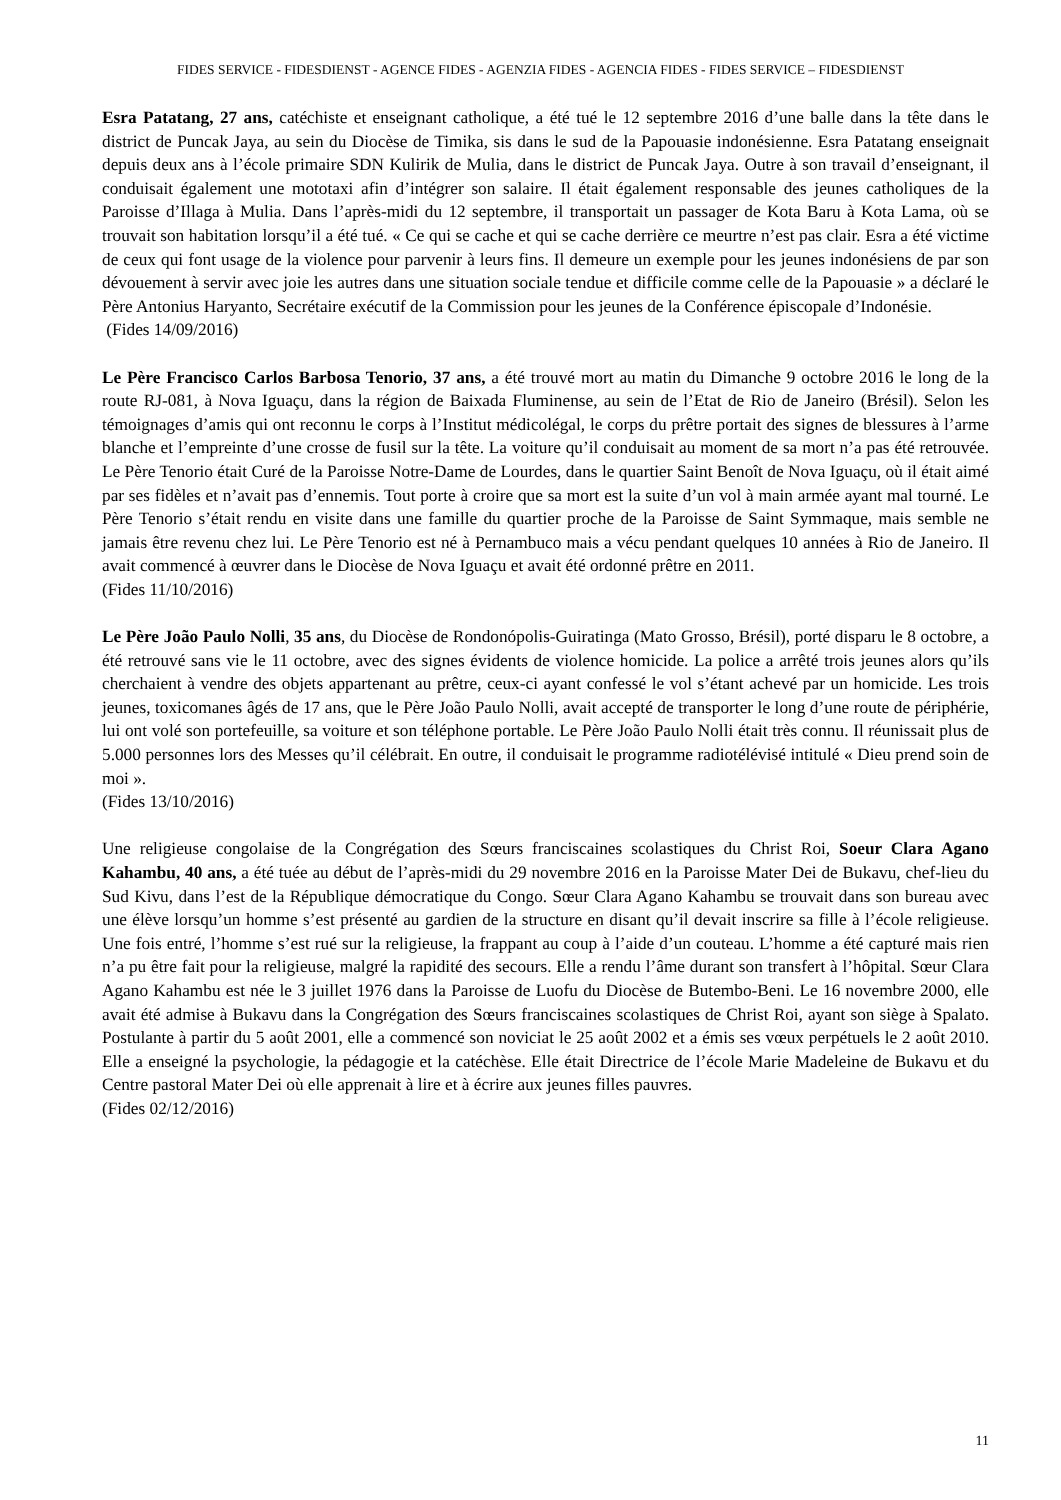FIDES SERVICE - FIDESDIENST - AGENCE FIDES - AGENZIA FIDES - AGENCIA FIDES - FIDES SERVICE – FIDESDIENST
Esra Patatang, 27 ans, catéchiste et enseignant catholique, a été tué le 12 septembre 2016 d’une balle dans la tête dans le district de Puncak Jaya, au sein du Diocèse de Timika, sis dans le sud de la Papouasie indonésienne. Esra Patatang enseignait depuis deux ans à l’école primaire SDN Kulirik de Mulia, dans le district de Puncak Jaya. Outre à son travail d’enseignant, il conduisait également une mototaxi afin d’intégrer son salaire. Il était également responsable des jeunes catholiques de la Paroisse d’Illaga à Mulia. Dans l’après-midi du 12 septembre, il transportait un passager de Kota Baru à Kota Lama, où se trouvait son habitation lorsqu’il a été tué. « Ce qui se cache et qui se cache derrière ce meurtre n’est pas clair. Esra a été victime de ceux qui font usage de la violence pour parvenir à leurs fins. Il demeure un exemple pour les jeunes indonésiens de par son dévouement à servir avec joie les autres dans une situation sociale tendue et difficile comme celle de la Papouasie » a déclaré le Père Antonius Haryanto, Secrétaire exécutif de la Commission pour les jeunes de la Conférence épiscopale d’Indonésie.
(Fides 14/09/2016)
Le Père Francisco Carlos Barbosa Tenorio, 37 ans, a été trouvé mort au matin du Dimanche 9 octobre 2016 le long de la route RJ-081, à Nova Iguaçu, dans la région de Baixada Fluminense, au sein de l’Etat de Rio de Janeiro (Brésil). Selon les témoignages d’amis qui ont reconnu le corps à l’Institut médicolégal, le corps du prêtre portait des signes de blessures à l’arme blanche et l’empreinte d’une crosse de fusil sur la tête. La voiture qu’il conduisait au moment de sa mort n’a pas été retrouvée. Le Père Tenorio était Curé de la Paroisse Notre-Dame de Lourdes, dans le quartier Saint Benoît de Nova Iguaçu, où il était aimé par ses fidèles et n’avait pas d’ennemis. Tout porte à croire que sa mort est la suite d’un vol à main armée ayant mal tourné. Le Père Tenorio s’était rendu en visite dans une famille du quartier proche de la Paroisse de Saint Symmaque, mais semble ne jamais être revenu chez lui. Le Père Tenorio est né à Pernambuco mais a vécu pendant quelques 10 années à Rio de Janeiro. Il avait commencé à œuvrer dans le Diocèse de Nova Iguaçu et avait été ordonné prêtre en 2011.
(Fides 11/10/2016)
Le Père João Paulo Nolli, 35 ans, du Diocèse de Rondonópolis-Guiratinga (Mato Grosso, Brésil), porté disparu le 8 octobre, a été retrouvé sans vie le 11 octobre, avec des signes évidents de violence homicide. La police a arrêté trois jeunes alors qu’ils cherchaient à vendre des objets appartenant au prêtre, ceux-ci ayant confessé le vol s’étant achevé par un homicide. Les trois jeunes, toxicomanes âgés de 17 ans, que le Père João Paulo Nolli, avait accepté de transporter le long d’une route de périphérie, lui ont volé son portefeuille, sa voiture et son téléphone portable. Le Père João Paulo Nolli était très connu. Il réunissait plus de 5.000 personnes lors des Messes qu’il célébrait. En outre, il conduisait le programme radiotélévisé intitulé « Dieu prend soin de moi ».
(Fides 13/10/2016)
Une religieuse congolaise de la Congrégation des Sœurs franciscaines scolastiques du Christ Roi, Soeur Clara Agano Kahambu, 40 ans, a été tuée au début de l’après-midi du 29 novembre 2016 en la Paroisse Mater Dei de Bukavu, chef-lieu du Sud Kivu, dans l’est de la République démocratique du Congo. Sœur Clara Agano Kahambu se trouvait dans son bureau avec une élève lorsqu’un homme s’est présenté au gardien de la structure en disant qu’il devait inscrire sa fille à l’école religieuse. Une fois entré, l’homme s’est rué sur la religieuse, la frappant au coup à l’aide d’un couteau. L’homme a été capturé mais rien n’a pu être fait pour la religieuse, malgré la rapidité des secours. Elle a rendu l’âme durant son transfert à l’hôpital. Sœur Clara Agano Kahambu est née le 3 juillet 1976 dans la Paroisse de Luofu du Diocèse de Butembo-Beni. Le 16 novembre 2000, elle avait été admise à Bukavu dans la Congrégation des Sœurs franciscaines scolastiques de Christ Roi, ayant son siège à Spalato. Postulante à partir du 5 août 2001, elle a commencé son noviciat le 25 août 2002 et a émis ses vœux perpétuels le 2 août 2010. Elle a enseigné la psychologie, la pédagogie et la catéchèse. Elle était Directrice de l’école Marie Madeleine de Bukavu et du Centre pastoral Mater Dei où elle apprenait à lire et à écrire aux jeunes filles pauvres.
(Fides 02/12/2016)
11